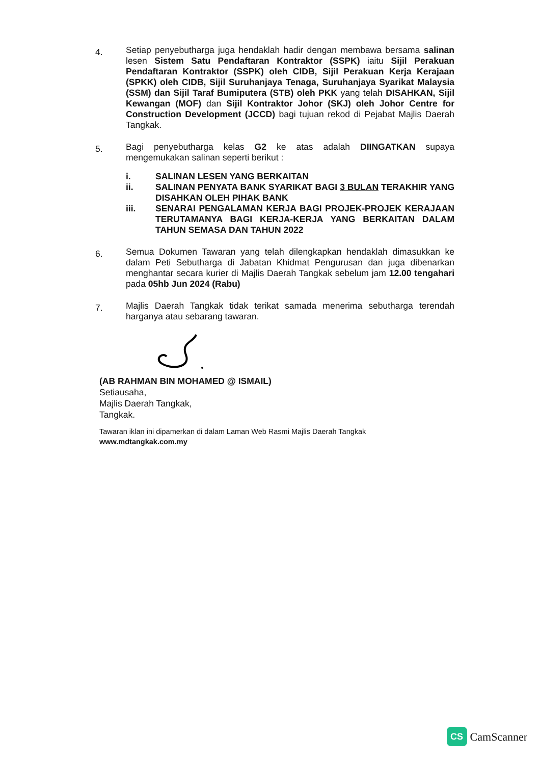4.
Setiap penyebutharga juga hendaklah hadir dengan membawa bersama salinan lesen Sistem Satu Pendaftaran Kontraktor (SSPK) iaitu Sijil Perakuan Pendaftaran Kontraktor (SSPK) oleh CIDB, Sijil Perakuan Kerja Kerajaan (SPKK) oleh CIDB, Sijil Suruhanjaya Tenaga, Suruhanjaya Syarikat Malaysia (SSM) dan Sijil Taraf Bumiputera (STB) oleh PKK yang telah DISAHKAN, Sijil Kewangan (MOF) dan Sijil Kontraktor Johor (SKJ) oleh Johor Centre for Construction Development (JCCD) bagi tujuan rekod di Pejabat Majlis Daerah Tangkak.
5.
Bagi penyebutharga kelas G2 ke atas adalah DIINGATKAN supaya mengemukakan salinan seperti berikut :
i. SALINAN LESEN YANG BERKAITAN
ii. SALINAN PENYATA BANK SYARIKAT BAGI 3 BULAN TERAKHIR YANG DISAHKAN OLEH PIHAK BANK
iii. SENARAI PENGALAMAN KERJA BAGI PROJEK-PROJEK KERAJAAN TERUTAMANYA BAGI KERJA-KERJA YANG BERKAITAN DALAM TAHUN SEMASA DAN TAHUN 2022
6.
Semua Dokumen Tawaran yang telah dilengkapkan hendaklah dimasukkan ke dalam Peti Sebutharga di Jabatan Khidmat Pengurusan dan juga dibenarkan menghantar secara kurier di Majlis Daerah Tangkak sebelum jam 12.00 tengahari pada 05hb Jun 2024 (Rabu)
7.
Majlis Daerah Tangkak tidak terikat samada menerima sebutharga terendah harganya atau sebarang tawaran.
(AB RAHMAN BIN MOHAMED @ ISMAIL)
Setiausaha,
Majlis Daerah Tangkak,
Tangkak.
Tawaran iklan ini dipamerkan di dalam Laman Web Rasmi Majlis Daerah Tangkak
www.mdtangkak.com.my
CS
CamScanner